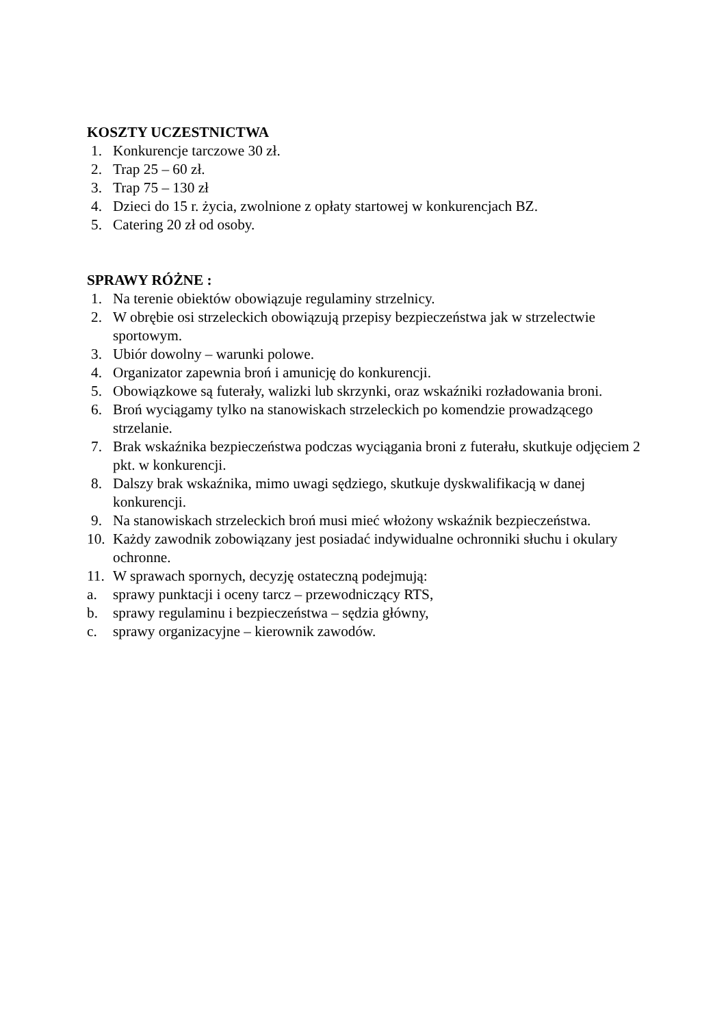KOSZTY UCZESTNICTWA
1. Konkurencje tarczowe 30 zł.
2. Trap 25 – 60 zł.
3. Trap 75 – 130 zł
4. Dzieci do 15 r. życia, zwolnione z opłaty startowej w konkurencjach BZ.
5. Catering 20 zł od osoby.
SPRAWY RÓŻNE :
1. Na terenie obiektów obowiązuje regulaminy strzelnicy.
2. W obrębie osi strzeleckich obowiązują przepisy bezpieczeństwa jak w strzelectwie sportowym.
3. Ubiór dowolny – warunki polowe.
4. Organizator zapewnia broń i amunicję do konkurencji.
5. Obowiązkowe są futerały, walizki lub skrzynki, oraz wskaźniki rozładowania broni.
6. Broń wyciągamy tylko na stanowiskach strzeleckich po komendzie prowadzącego strzelanie.
7. Brak wskaźnika bezpieczeństwa podczas wyciągania broni z futerału, skutkuje odjęciem 2 pkt. w konkurencji.
8. Dalszy brak wskaźnika, mimo uwagi sędziego, skutkuje dyskwalifikacją w danej konkurencji.
9. Na stanowiskach strzeleckich broń musi mieć włożony wskaźnik bezpieczeństwa.
10. Każdy zawodnik zobowiązany jest posiadać indywidualne ochronniki słuchu i okulary ochronne.
11. W sprawach spornych, decyzję ostateczną podejmują:
a. sprawy punktacji i oceny tarcz – przewodniczący RTS,
b. sprawy regulaminu i bezpieczeństwa – sędzia główny,
c. sprawy organizacyjne – kierownik zawodów.